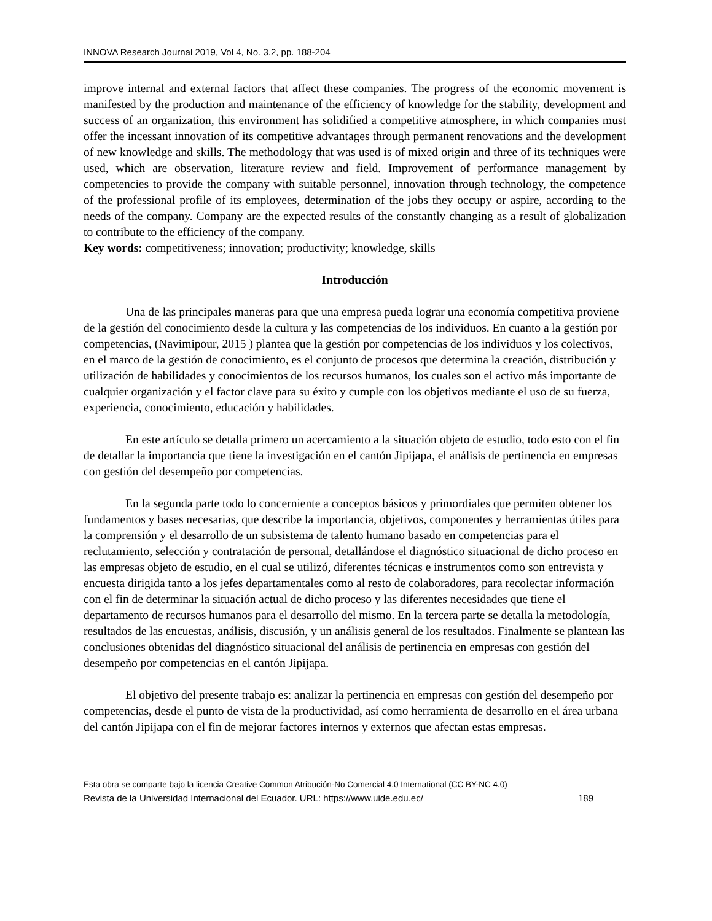INNOVA Research Journal 2019, Vol 4, No. 3.2, pp. 188-204
improve internal and external factors that affect these companies. The progress of the economic movement is manifested by the production and maintenance of the efficiency of knowledge for the stability, development and success of an organization, this environment has solidified a competitive atmosphere, in which companies must offer the incessant innovation of its competitive advantages through permanent renovations and the development of new knowledge and skills. The methodology that was used is of mixed origin and three of its techniques were used, which are observation, literature review and field. Improvement of performance management by competencies to provide the company with suitable personnel, innovation through technology, the competence of the professional profile of its employees, determination of the jobs they occupy or aspire, according to the needs of the company. Company are the expected results of the constantly changing as a result of globalization to contribute to the efficiency of the company.
Key words: competitiveness; innovation; productivity; knowledge, skills
Introducción
Una de las principales maneras para que una empresa pueda lograr una economía competitiva proviene de la gestión del conocimiento desde la cultura y las competencias de los individuos. En cuanto a la gestión por competencias, (Navimipour, 2015 ) plantea que la gestión por competencias de los individuos y los colectivos, en el marco de la gestión de conocimiento, es el conjunto de procesos que determina la creación, distribución y utilización de habilidades y conocimientos de los recursos humanos, los cuales son el activo más importante de cualquier organización y el factor clave para su éxito y cumple con los objetivos mediante el uso de su fuerza, experiencia, conocimiento, educación y habilidades.
En este artículo se detalla primero un acercamiento a la situación objeto de estudio, todo esto con el fin de detallar la importancia que tiene la investigación en el cantón Jipijapa, el análisis de pertinencia en empresas con gestión del desempeño por competencias.
En la segunda parte todo lo concerniente a conceptos básicos y primordiales que permiten obtener los fundamentos y bases necesarias, que describe la importancia, objetivos, componentes y herramientas útiles para la comprensión y el desarrollo de un subsistema de talento humano basado en competencias para el reclutamiento, selección y contratación de personal, detallándose el diagnóstico situacional de dicho proceso en las empresas objeto de estudio, en el cual se utilizó, diferentes técnicas e instrumentos como son entrevista y encuesta dirigida tanto a los jefes departamentales como al resto de colaboradores, para recolectar información con el fin de determinar la situación actual de dicho proceso y las diferentes necesidades que tiene el departamento de recursos humanos para el desarrollo del mismo. En la tercera parte se detalla la metodología, resultados de las encuestas, análisis, discusión, y un análisis general de los resultados. Finalmente se plantean las conclusiones obtenidas del diagnóstico situacional del análisis de pertinencia en empresas con gestión del desempeño por competencias en el cantón Jipijapa.
El objetivo del presente trabajo es: analizar la pertinencia en empresas con gestión del desempeño por competencias, desde el punto de vista de la productividad, así como herramienta de desarrollo en el área urbana del cantón Jipijapa con el fin de mejorar factores internos y externos que afectan estas empresas.
Esta obra se comparte bajo la licencia Creative Common Atribución-No Comercial 4.0 International (CC BY-NC 4.0)
Revista de la Universidad Internacional del Ecuador. URL: https://www.uide.edu.ec/ 189